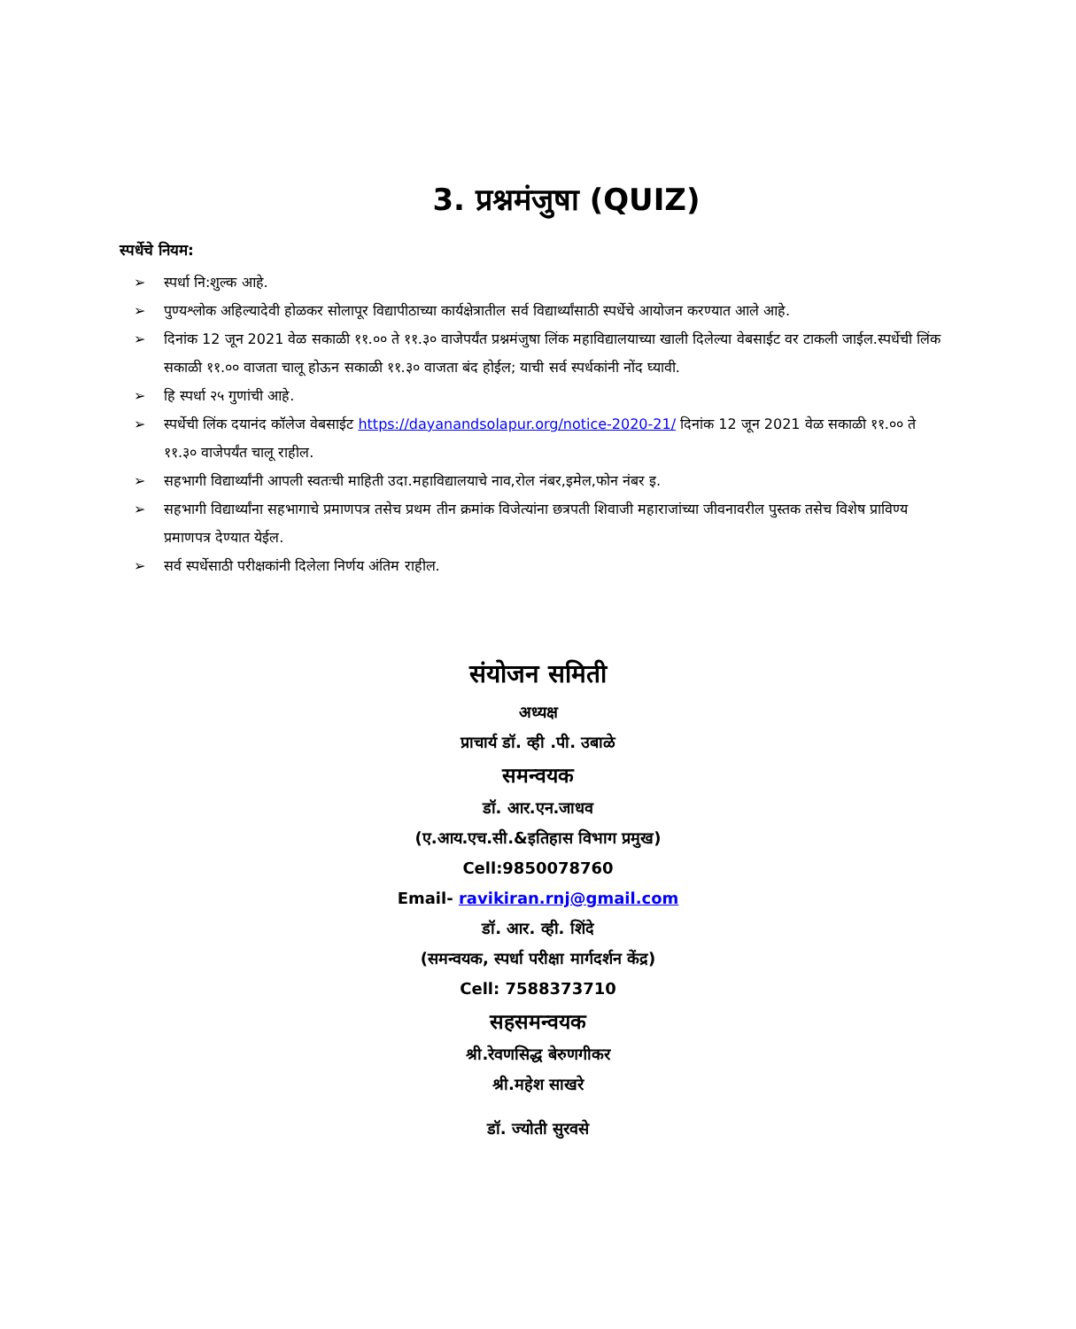3. प्रश्नमंजुषा (QUIZ)
स्पर्धेचे नियम:
➢ स्पर्धा नि:शुल्क आहे.
➢ पुण्यश्लोक अहिल्यादेवी होळकर सोलापूर विद्यापीठाच्या कार्यक्षेत्रातील सर्व विद्यार्थ्यांसाठी स्पर्धेचे आयोजन करण्यात आले आहे.
➢ दिनांक 12 जून 2021 वेळ सकाळी ११.०० ते ११.३० वाजेपर्यंत प्रश्नमंजुषा लिंक महाविद्यालयाच्या खाली दिलेल्या वेबसाईट वर टाकली जाईल.स्पर्धेची लिंक सकाळी ११.०० वाजता चालू होऊन सकाळी ११.३० वाजता बंद होईल; याची सर्व स्पर्धकांनी नोंद घ्यावी.
➢ हि स्पर्धा २५ गुणांची आहे.
➢ स्पर्धेची लिंक दयानंद कॉलेज वेबसाईट https://dayanandsolapur.org/notice-2020-21/ दिनांक 12 जून 2021 वेळ सकाळी ११.०० ते ११.३० वाजेपर्यंत चालू राहील.
➢ सहभागी विद्यार्थ्यांनी आपली स्वतःची माहिती उदा.महाविद्यालयाचे नाव,रोल नंबर,इमेल,फोन नंबर इ.
➢ सहभागी विद्यार्थ्यांना सहभागाचे प्रमाणपत्र तसेच प्रथम तीन क्रमांक विजेत्यांना छत्रपती शिवाजी महाराजांच्या जीवनावरील पुस्तक तसेच विशेष प्राविण्य प्रमाणपत्र देण्यात येईल.
➢ सर्व स्पर्धेसाठी परीक्षकांनी दिलेला निर्णय अंतिम राहील.
संयोजन समिती
अध्यक्ष
प्राचार्य डॉ. व्ही .पी. उबाळे
समन्वयक
डॉ. आर.एन.जाधव
(ए.आय.एच.सी.&इतिहास विभाग प्रमुख)
Cell:9850078760
Email- ravikiran.rnj@gmail.com
डॉ. आर. व्ही. शिंदे
(समन्वयक, स्पर्धा परीक्षा मार्गदर्शन केंद्र)
Cell: 7588373710
सहसमन्वयक
श्री.रेवणसिद्ध बेरुणगीकर
श्री.महेश साखरे
डॉ. ज्योती सुरवसे